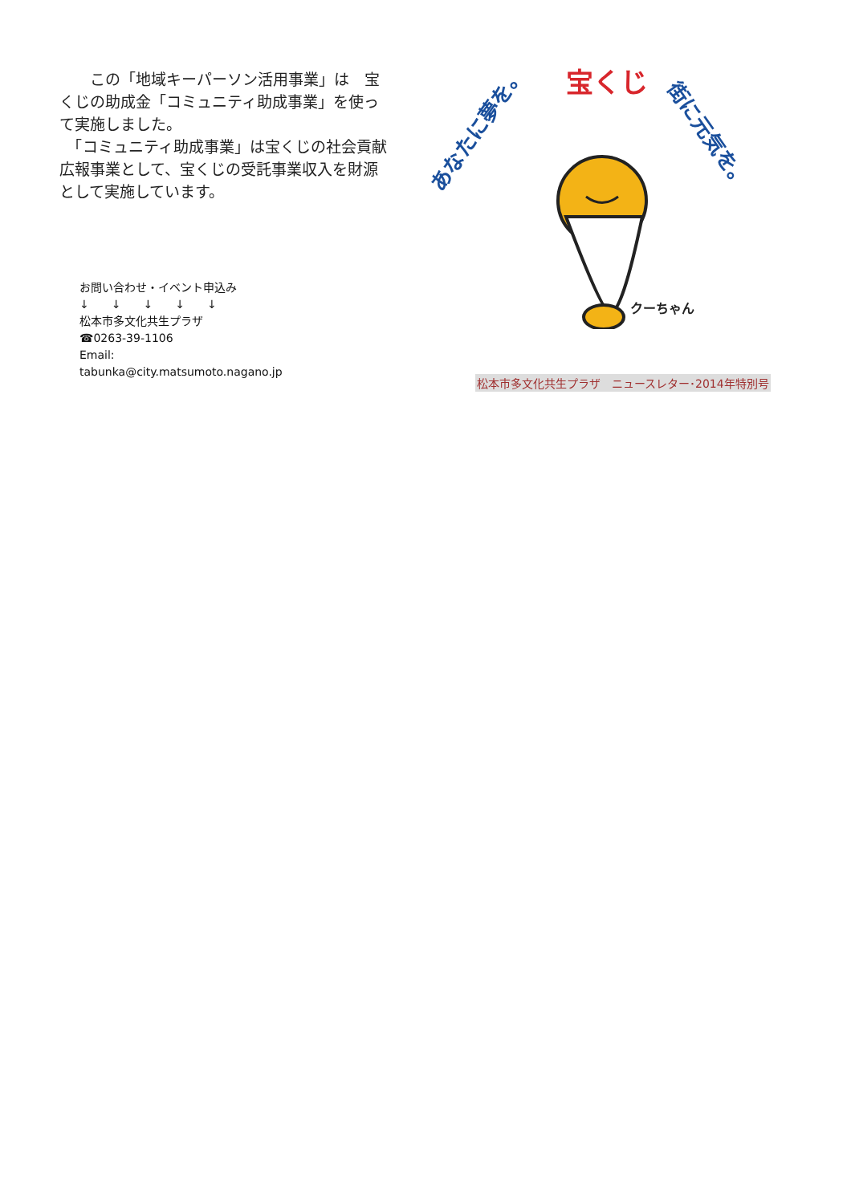この「地域キーパーソン活用事業」は　宝くじの助成金「コミュニティ助成事業」を使って実施しました。
　「コミュニティ助成事業」は宝くじの社会貢献広報事業として、宝くじの受託事業収入を財源として実施しています。
お問い合わせ・イベント申込み
↓　　↓　　↓　　↓　　↓
松本市多文化共生プラザ
☎0263-39-1106
Email:
tabunka@city.matsumoto.nagano.jp
あなたに夢を。
宝くじ
街に元気を。
クーちゃん
松本市多文化共生プラザ　ニュースレター･2014年特別号